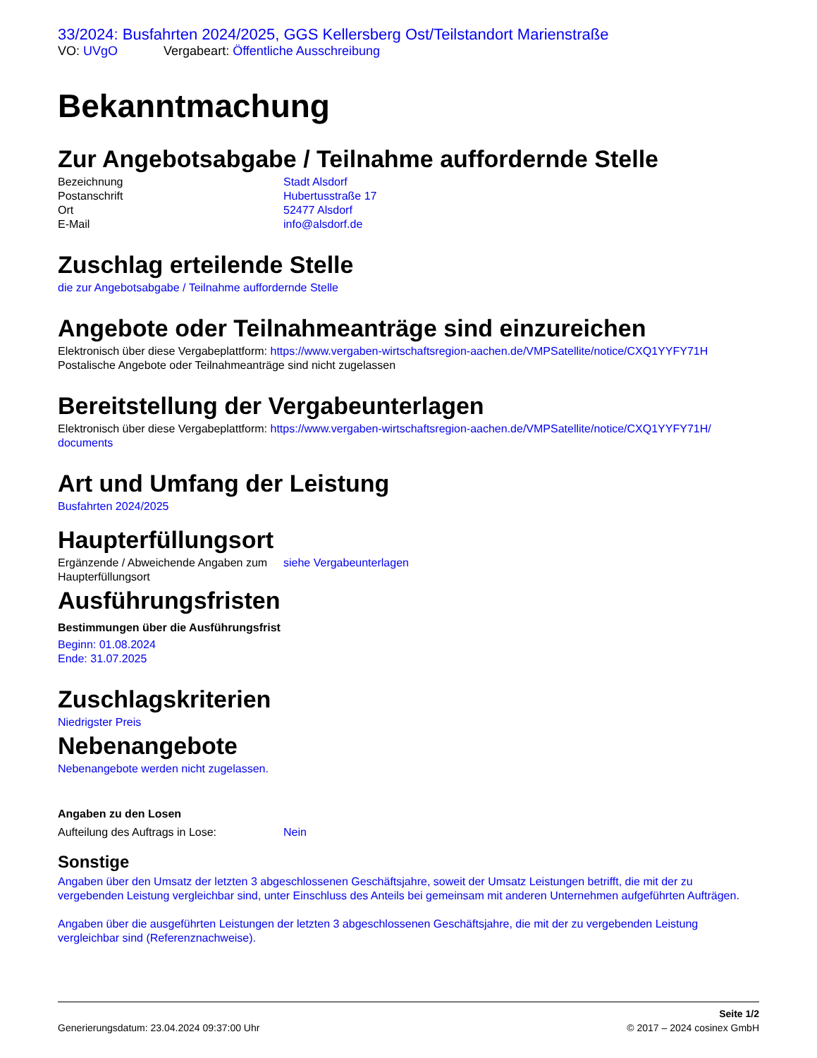33/2024: Busfahrten 2024/2025, GGS Kellersberg Ost/Teilstandort Marienstraße
VO: UVgO Vergabeart: Öffentliche Ausschreibung
Bekanntmachung
Zur Angebotsabgabe / Teilnahme auffordernde Stelle
Bezeichnung Stadt Alsdorf
Postanschrift Hubertusstraße 17
Ort 52477 Alsdorf
E-Mail info@alsdorf.de
Zuschlag erteilende Stelle
die zur Angebotsabgabe / Teilnahme auffordernde Stelle
Angebote oder Teilnahmeanträge sind einzureichen
Elektronisch über diese Vergabeplattform: https://www.vergaben-wirtschaftsregion-aachen.de/VMPSatellite/notice/CXQ1YYFY71H
Postalische Angebote oder Teilnahmeanträge sind nicht zugelassen
Bereitstellung der Vergabeunterlagen
Elektronisch über diese Vergabeplattform: https://www.vergaben-wirtschaftsregion-aachen.de/VMPSatellite/notice/CXQ1YYFY71H/ documents
Art und Umfang der Leistung
Busfahrten 2024/2025
Haupterfüllungsort
Ergänzende / Abweichende Angaben zum Haupterfüllungsort
siehe Vergabeunterlagen
Ausführungsfristen
Bestimmungen über die Ausführungsfrist
Beginn: 01.08.2024
Ende: 31.07.2025
Zuschlagskriterien
Niedrigster Preis
Nebenangebote
Nebenangebote werden nicht zugelassen.
Angaben zu den Losen
Aufteilung des Auftrags in Lose: Nein
Sonstige
Angaben über den Umsatz der letzten 3 abgeschlossenen Geschäftsjahre, soweit der Umsatz Leistungen betrifft, die mit der zu vergebenden Leistung vergleichbar sind, unter Einschluss des Anteils bei gemeinsam mit anderen Unternehmen aufgeführten Aufträgen.
Angaben über die ausgeführten Leistungen der letzten 3 abgeschlossenen Geschäftsjahre, die mit der zu vergebenden Leistung vergleichbar sind (Referenznachweise).
Generierungsdatum: 23.04.2024 09:37:00 Uhr
Seite 1/2
© 2017 – 2024 cosinex GmbH